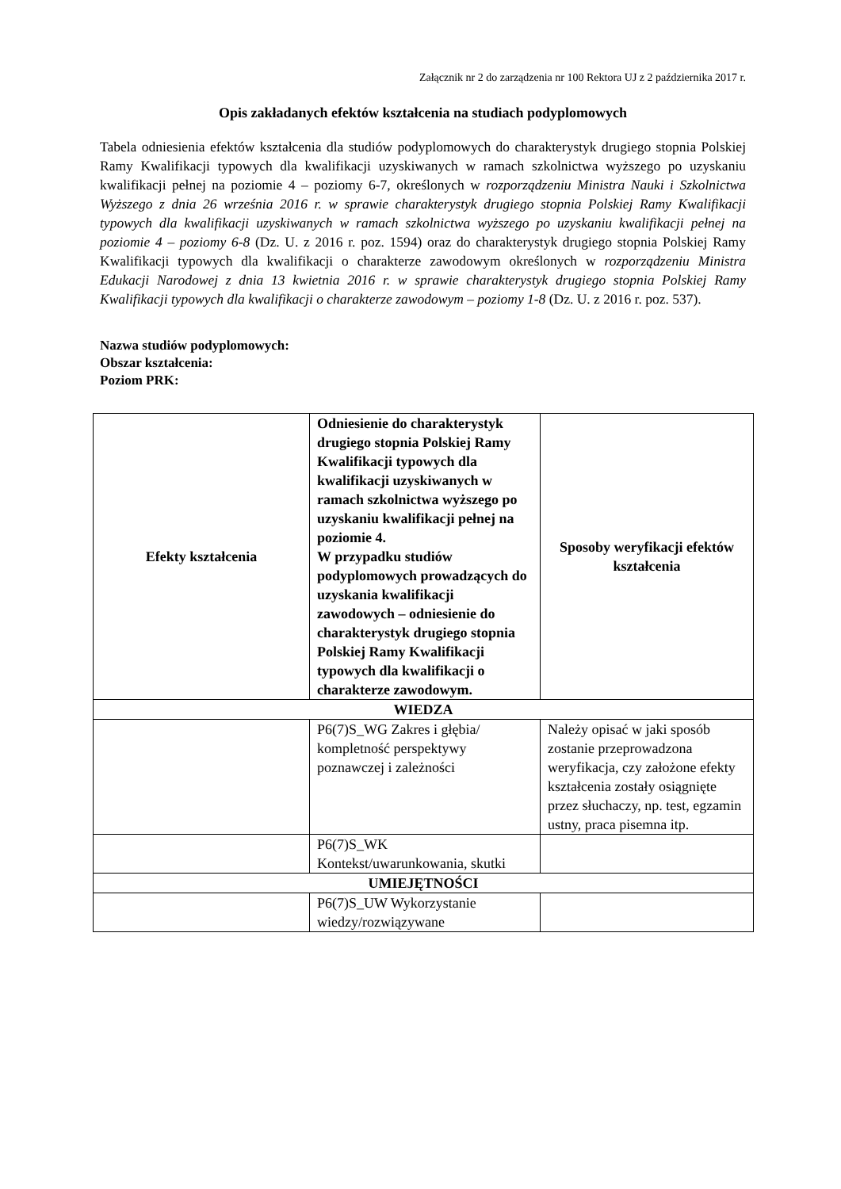Załącznik nr 2 do zarządzenia nr 100 Rektora UJ z 2 października 2017 r.
Opis zakładanych efektów kształcenia na studiach podyplomowych
Tabela odniesienia efektów kształcenia dla studiów podyplomowych do charakterystyk drugiego stopnia Polskiej Ramy Kwalifikacji typowych dla kwalifikacji uzyskiwanych w ramach szkolnictwa wyższego po uzyskaniu kwalifikacji pełnej na poziomie 4 – poziomy 6-7, określonych w rozporządzeniu Ministra Nauki i Szkolnictwa Wyższego z dnia 26 września 2016 r. w sprawie charakterystyk drugiego stopnia Polskiej Ramy Kwalifikacji typowych dla kwalifikacji uzyskiwanych w ramach szkolnictwa wyższego po uzyskaniu kwalifikacji pełnej na poziomie 4 – poziomy 6-8 (Dz. U. z 2016 r. poz. 1594) oraz do charakterystyk drugiego stopnia Polskiej Ramy Kwalifikacji typowych dla kwalifikacji o charakterze zawodowym określonych w rozporządzeniu Ministra Edukacji Narodowej z dnia 13 kwietnia 2016 r. w sprawie charakterystyk drugiego stopnia Polskiej Ramy Kwalifikacji typowych dla kwalifikacji o charakterze zawodowym – poziomy 1-8 (Dz. U. z 2016 r. poz. 537).
Nazwa studiów podyplomowych:
Obszar kształcenia:
Poziom PRK:
| Efekty kształcenia | Odniesienie do charakterystyk drugiego stopnia Polskiej Ramy Kwalifikacji typowych dla kwalifikacji uzyskiwanych w ramach szkolnictwa wyższego po uzyskaniu kwalifikacji pełnej na poziomie 4. W przypadku studiów podyplomowych prowadzących do uzyskania kwalifikacji zawodowych – odniesienie do charakterystyk drugiego stopnia Polskiej Ramy Kwalifikacji typowych dla kwalifikacji o charakterze zawodowym. | Sposoby weryfikacji efektów kształcenia |
| --- | --- | --- |
| WIEDZA | | |
| | P6(7)S_WG Zakres i głębia/ kompletność perspektywy poznawczej i zależności | Należy opisać w jaki sposób zostanie przeprowadzona weryfikacja, czy założone efekty kształcenia zostały osiągnięte przez słuchaczy, np. test, egzamin ustny, praca pisemna itp. |
| | P6(7)S_WK Kontekst/uwarunkowania, skutki | |
| UMIEJĘTNOŚCI | | |
| | P6(7)S_UW Wykorzystanie wiedzy/rozwiązywane | |